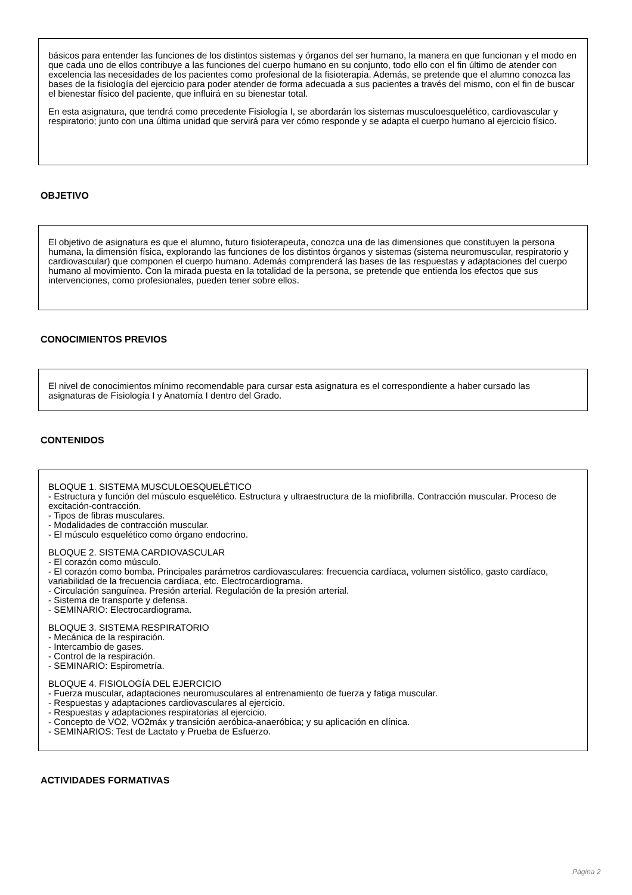básicos para entender las funciones de los distintos sistemas y órganos del ser humano, la manera en que funcionan y el modo en que cada uno de ellos contribuye a las funciones del cuerpo humano en su conjunto, todo ello con el fin último de atender con excelencia las necesidades de los pacientes como profesional de la fisioterapia. Además, se pretende que el alumno conozca las bases de la fisiología del ejercicio para poder atender de forma adecuada a sus pacientes a través del mismo, con el fin de buscar el bienestar físico del paciente, que influirá en su bienestar total.
En esta asignatura, que tendrá como precedente Fisiología I, se abordarán los sistemas musculoesquelético, cardiovascular y respiratorio; junto con una última unidad que servirá para ver cómo responde y se adapta el cuerpo humano al ejercicio físico.
OBJETIVO
El objetivo de asignatura es que el alumno, futuro fisioterapeuta, conozca una de las dimensiones que constituyen la persona humana, la dimensión física, explorando las funciones de los distintos órganos y sistemas (sistema neuromuscular, respiratorio y cardiovascular) que componen el cuerpo humano. Además comprenderá las bases de las respuestas y adaptaciones del cuerpo humano al movimiento. Con la mirada puesta en la totalidad de la persona, se pretende que entienda los efectos que sus intervenciones, como profesionales, pueden tener sobre ellos.
CONOCIMIENTOS PREVIOS
El nivel de conocimientos mínimo recomendable para cursar esta asignatura es el correspondiente a haber cursado las asignaturas de Fisiología I y Anatomía I dentro del Grado.
CONTENIDOS
BLOQUE 1. SISTEMA MUSCULOESQUELÉTICO
- Estructura y función del músculo esquelético. Estructura y ultraestructura de la miofibrilla. Contracción muscular. Proceso de excitación-contracción.
- Tipos de fibras musculares.
- Modalidades de contracción muscular.
- El músculo esquelético como órgano endocrino.
BLOQUE 2. SISTEMA CARDIOVASCULAR
- El corazón como músculo.
- El corazón como bomba. Principales parámetros cardiovasculares: frecuencia cardíaca, volumen sistólico, gasto cardíaco, variabilidad de la frecuencia cardíaca, etc. Electrocardiograma.
- Circulación sanguínea. Presión arterial. Regulación de la presión arterial.
- Sistema de transporte y defensa.
- SEMINARIO: Electrocardiograma.
BLOQUE 3. SISTEMA RESPIRATORIO
- Mecánica de la respiración.
- Intercambio de gases.
- Control de la respiración.
- SEMINARIO: Espirometría.
BLOQUE 4. FISIOLOGÍA DEL EJERCICIO
- Fuerza muscular, adaptaciones neuromusculares al entrenamiento de fuerza y fatiga muscular.
- Respuestas y adaptaciones cardiovasculares al ejercicio.
- Respuestas y adaptaciones respiratorias al ejercicio.
- Concepto de VO2, VO2máx y transición aeróbica-anaeróbica; y su aplicación en clínica.
- SEMINARIOS: Test de Lactato y Prueba de Esfuerzo.
ACTIVIDADES FORMATIVAS
Página 2